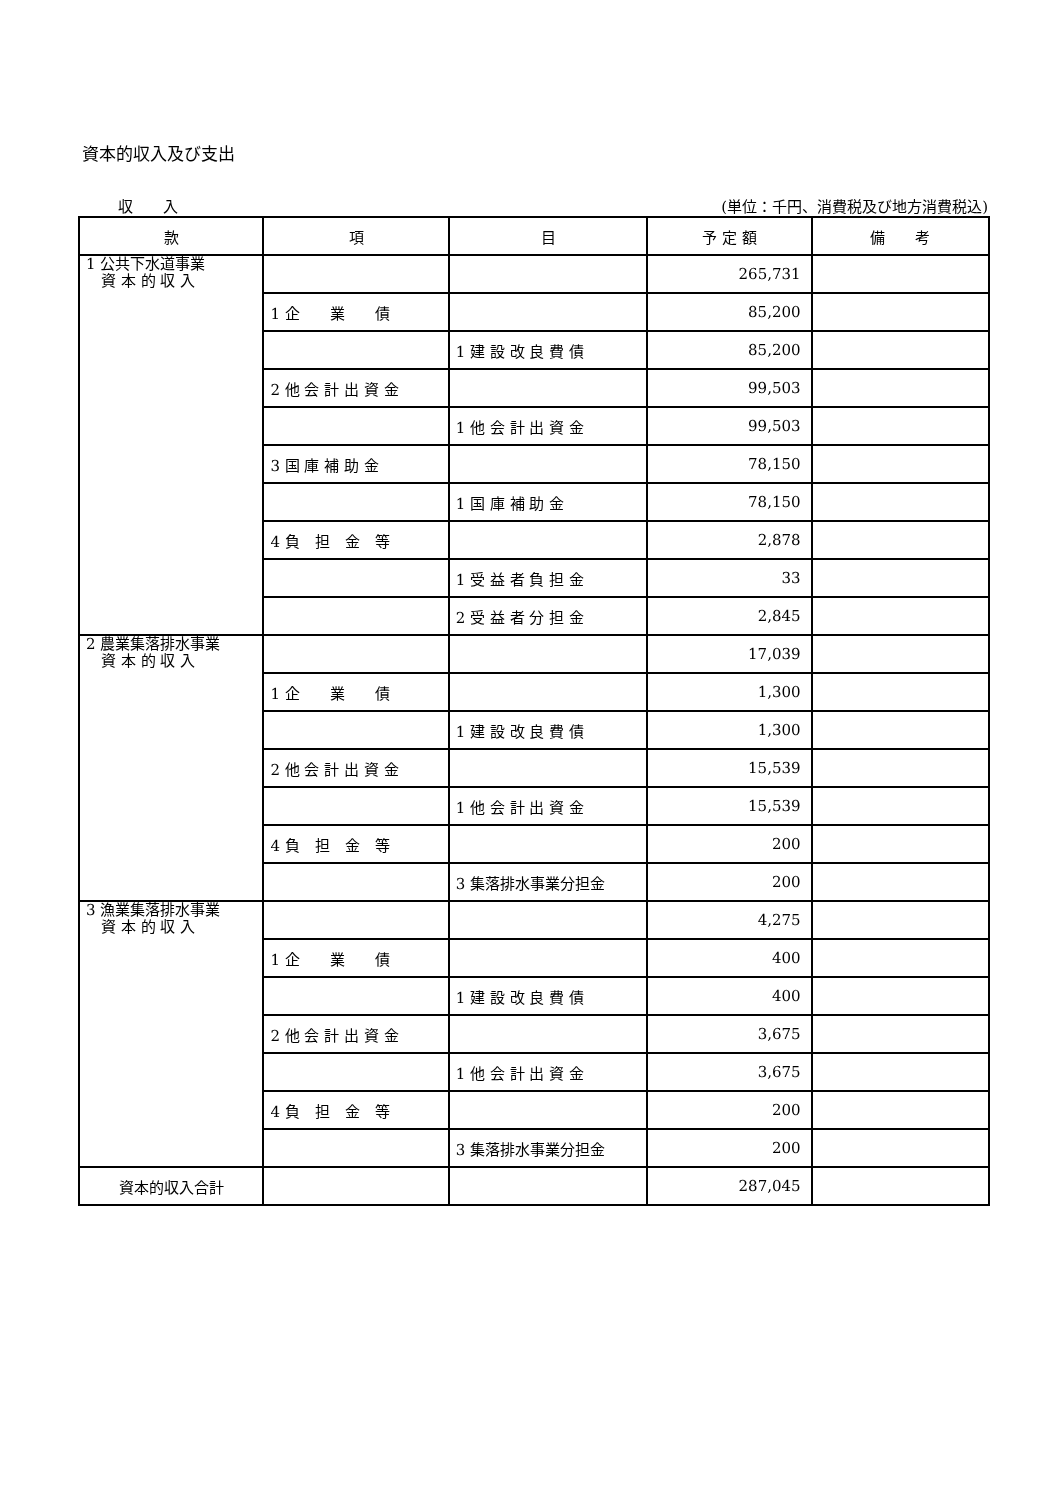資本的収入及び支出
収　　入 (単位：千円、消費税及び地方消費税込)
| 款 | 項 | 目 | 予 定 額 | 備 考 |
| --- | --- | --- | --- | --- |
| 1 公共下水道事業 資 本 的 収 入 | | | 265,731 | |
| | 1 企 業 債 | | 85,200 | |
| | | 1 建 設 改 良 費 債 | 85,200 | |
| | 2 他 会 計 出 資 金 | | 99,503 | |
| | | 1 他 会 計 出 資 金 | 99,503 | |
| | 3 国 庫 補 助 金 | | 78,150 | |
| | | 1 国 庫 補 助 金 | 78,150 | |
| | 4 負 担 金 等 | | 2,878 | |
| | | 1 受 益 者 負 担 金 | 33 | |
| | | 2 受 益 者 分 担 金 | 2,845 | |
| 2 農業集落排水事業 資 本 的 収 入 | | | 17,039 | |
| | 1 企 業 債 | | 1,300 | |
| | | 1 建 設 改 良 費 債 | 1,300 | |
| | 2 他 会 計 出 資 金 | | 15,539 | |
| | | 1 他 会 計 出 資 金 | 15,539 | |
| | 4 負 担 金 等 | | 200 | |
| | | 3 集落排水事業分担金 | 200 | |
| 3 漁業集落排水事業 資 本 的 収 入 | | | 4,275 | |
| | 1 企 業 債 | | 400 | |
| | | 1 建 設 改 良 費 債 | 400 | |
| | 2 他 会 計 出 資 金 | | 3,675 | |
| | | 1 他 会 計 出 資 金 | 3,675 | |
| | 4 負 担 金 等 | | 200 | |
| | | 3 集落排水事業分担金 | 200 | |
| 資本的収入合計 | | | 287,045 | |